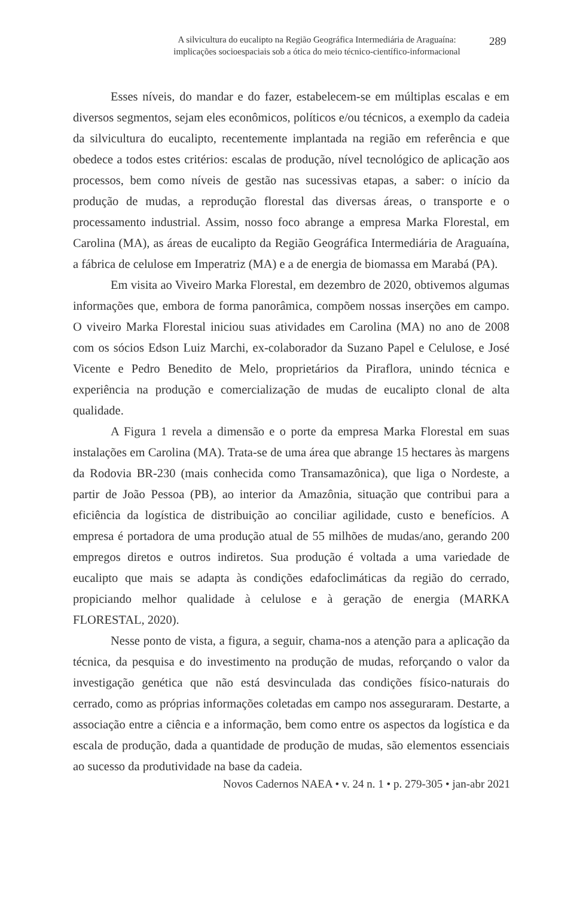A silvicultura do eucalipto na Região Geográfica Intermediária de Araguaína:
implicações socioespaciais sob a ótica do meio técnico-científico-informacional
289
Esses níveis, do mandar e do fazer, estabelecem-se em múltiplas escalas e em diversos segmentos, sejam eles econômicos, políticos e/ou técnicos, a exemplo da cadeia da silvicultura do eucalipto, recentemente implantada na região em referência e que obedece a todos estes critérios: escalas de produção, nível tecnológico de aplicação aos processos, bem como níveis de gestão nas sucessivas etapas, a saber: o início da produção de mudas, a reprodução florestal das diversas áreas, o transporte e o processamento industrial. Assim, nosso foco abrange a empresa Marka Florestal, em Carolina (MA), as áreas de eucalipto da Região Geográfica Intermediária de Araguaína, a fábrica de celulose em Imperatriz (MA) e a de energia de biomassa em Marabá (PA).
Em visita ao Viveiro Marka Florestal, em dezembro de 2020, obtivemos algumas informações que, embora de forma panorâmica, compõem nossas inserções em campo. O viveiro Marka Florestal iniciou suas atividades em Carolina (MA) no ano de 2008 com os sócios Edson Luiz Marchi, ex-colaborador da Suzano Papel e Celulose, e José Vicente e Pedro Benedito de Melo, proprietários da Piraflora, unindo técnica e experiência na produção e comercialização de mudas de eucalipto clonal de alta qualidade.
A Figura 1 revela a dimensão e o porte da empresa Marka Florestal em suas instalações em Carolina (MA). Trata-se de uma área que abrange 15 hectares às margens da Rodovia BR-230 (mais conhecida como Transamazônica), que liga o Nordeste, a partir de João Pessoa (PB), ao interior da Amazônia, situação que contribui para a eficiência da logística de distribuição ao conciliar agilidade, custo e benefícios. A empresa é portadora de uma produção atual de 55 milhões de mudas/ano, gerando 200 empregos diretos e outros indiretos. Sua produção é voltada a uma variedade de eucalipto que mais se adapta às condições edafoclimáticas da região do cerrado, propiciando melhor qualidade à celulose e à geração de energia (MARKA FLORESTAL, 2020).
Nesse ponto de vista, a figura, a seguir, chama-nos a atenção para a aplicação da técnica, da pesquisa e do investimento na produção de mudas, reforçando o valor da investigação genética que não está desvinculada das condições físico-naturais do cerrado, como as próprias informações coletadas em campo nos asseguraram. Destarte, a associação entre a ciência e a informação, bem como entre os aspectos da logística e da escala de produção, dada a quantidade de produção de mudas, são elementos essenciais ao sucesso da produtividade na base da cadeia.
Novos Cadernos NAEA • v. 24 n. 1 • p. 279-305 • jan-abr 2021